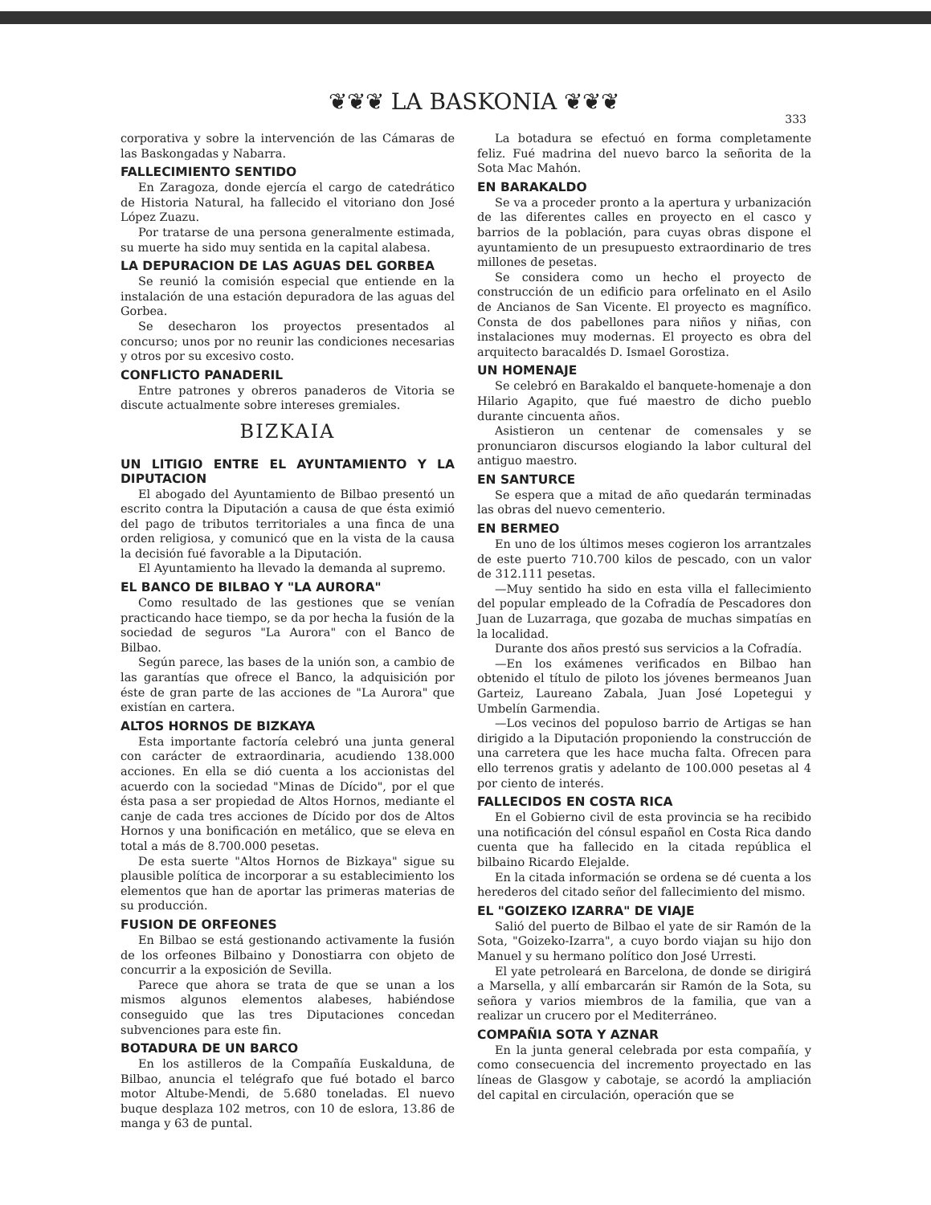❦❦❦ LA BASKONIA ❦❦❦
333
corporativa y sobre la intervención de las Cámaras de las Baskongadas y Nabarra.
FALLECIMIENTO SENTIDO
En Zaragoza, donde ejercía el cargo de catedrático de Historia Natural, ha fallecido el vitoriano don José López Zuazu.
Por tratarse de una persona generalmente estimada, su muerte ha sido muy sentida en la capital alabesa.
LA DEPURACION DE LAS AGUAS DEL GORBEA
Se reunió la comisión especial que entiende en la instalación de una estación depuradora de las aguas del Gorbea.
Se desecharon los proyectos presentados al concurso; unos por no reunir las condiciones necesarias y otros por su excesivo costo.
CONFLICTO PANADERIL
Entre patrones y obreros panaderos de Vitoria se discute actualmente sobre intereses gremiales.
BIZKAIA
UN LITIGIO ENTRE EL AYUNTAMIENTO Y LA DIPUTACION
El abogado del Ayuntamiento de Bilbao presentó un escrito contra la Diputación a causa de que ésta eximió del pago de tributos territoriales a una finca de una orden religiosa, y comunicó que en la vista de la causa la decisión fué favorable a la Diputación.
El Ayuntamiento ha llevado la demanda al supremo.
EL BANCO DE BILBAO Y "LA AURORA"
Como resultado de las gestiones que se venían practicando hace tiempo, se da por hecha la fusión de la sociedad de seguros "La Aurora" con el Banco de Bilbao.
Según parece, las bases de la unión son, a cambio de las garantías que ofrece el Banco, la adquisición por éste de gran parte de las acciones de "La Aurora" que existían en cartera.
ALTOS HORNOS DE BIZKAYA
Esta importante factoría celebró una junta general con carácter de extraordinaria, acudiendo 138.000 acciones. En ella se dió cuenta a los accionistas del acuerdo con la sociedad "Minas de Dícido", por el que ésta pasa a ser propiedad de Altos Hornos, mediante el canje de cada tres acciones de Dícido por dos de Altos Hornos y una bonificación en metálico, que se eleva en total a más de 8.700.000 pesetas.
De esta suerte "Altos Hornos de Bizkaya" sigue su plausible política de incorporar a su establecimiento los elementos que han de aportar las primeras materias de su producción.
FUSION DE ORFEONES
En Bilbao se está gestionando activamente la fusión de los orfeones Bilbaino y Donostiarra con objeto de concurrir a la exposición de Sevilla.
Parece que ahora se trata de que se unan a los mismos algunos elementos alabeses, habiéndose conseguido que las tres Diputaciones concedan subvenciones para este fin.
BOTADURA DE UN BARCO
En los astilleros de la Compañía Euskalduna, de Bilbao, anuncia el telégrafo que fué botado el barco motor Altube-Mendi, de 5.680 toneladas. El nuevo buque desplaza 102 metros, con 10 de eslora, 13.86 de manga y 63 de puntal.
La botadura se efectuó en forma completamente feliz. Fué madrina del nuevo barco la señorita de la Sota Mac Mahón.
EN BARAKALDO
Se va a proceder pronto a la apertura y urbanización de las diferentes calles en proyecto en el casco y barrios de la población, para cuyas obras dispone el ayuntamiento de un presupuesto extraordinario de tres millones de pesetas.
Se considera como un hecho el proyecto de construcción de un edificio para orfelinato en el Asilo de Ancianos de San Vicente. El proyecto es magnífico. Consta de dos pabellones para niños y niñas, con instalaciones muy modernas. El proyecto es obra del arquitecto baracaldés D. Ismael Gorostiza.
UN HOMENAJE
Se celebró en Barakaldo el banquete-homenaje a don Hilario Agapito, que fué maestro de dicho pueblo durante cincuenta años.
Asistieron un centenar de comensales y se pronunciaron discursos elogiando la labor cultural del antiguo maestro.
EN SANTURCE
Se espera que a mitad de año quedarán terminadas las obras del nuevo cementerio.
EN BERMEO
En uno de los últimos meses cogieron los arrantzales de este puerto 710.700 kilos de pescado, con un valor de 312.111 pesetas.
—Muy sentido ha sido en esta villa el fallecimiento del popular empleado de la Cofradía de Pescadores don Juan de Luzarraga, que gozaba de muchas simpatías en la localidad.
Durante dos años prestó sus servicios a la Cofradía.
—En los exámenes verificados en Bilbao han obtenido el título de piloto los jóvenes bermeanos Juan Garteiz, Laureano Zabala, Juan José Lopetegui y Umbelín Garmendia.
—Los vecinos del populoso barrio de Artigas se han dirigido a la Diputación proponiendo la construcción de una carretera que les hace mucha falta. Ofrecen para ello terrenos gratis y adelanto de 100.000 pesetas al 4 por ciento de interés.
FALLECIDOS EN COSTA RICA
En el Gobierno civil de esta provincia se ha recibido una notificación del cónsul español en Costa Rica dando cuenta que ha fallecido en la citada república el bilbaino Ricardo Elejalde.
En la citada información se ordena se dé cuenta a los herederos del citado señor del fallecimiento del mismo.
EL "GOIZEKO IZARRA" DE VIAJE
Salió del puerto de Bilbao el yate de sir Ramón de la Sota, "Goizeko-Izarra", a cuyo bordo viajan su hijo don Manuel y su hermano político don José Urresti.
El yate petroleará en Barcelona, de donde se dirigirá a Marsella, y allí embarcarán sir Ramón de la Sota, su señora y varios miembros de la familia, que van a realizar un crucero por el Mediterráneo.
COMPAÑIA SOTA Y AZNAR
En la junta general celebrada por esta compañía, y como consecuencia del incremento proyectado en las líneas de Glasgow y cabotaje, se acordó la ampliación del capital en circulación, operación que se